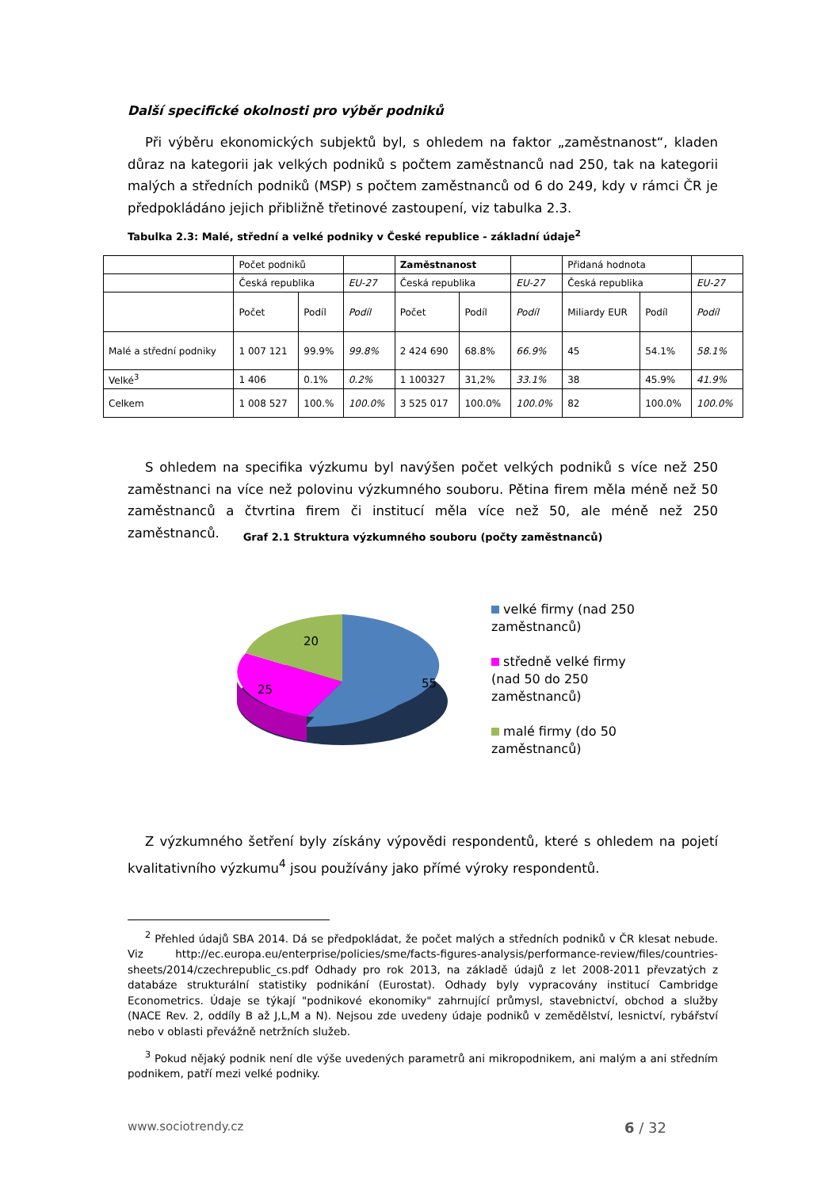Další specifické okolnosti pro výběr podniků
Při výběru ekonomických subjektů byl, s ohledem na faktor „zaměstnanost“, kladen důraz na kategorii jak velkých podniků s počtem zaměstnanců nad 250, tak na kategorii malých a středních podniků (MSP) s počtem zaměstnanců od 6 do 249, kdy v rámci ČR je předpokládáno jejich přibližně třetinové zastoupení, viz tabulka 2.3.
Tabulka 2.3: Malé, střední a velké podniky v České republice - základní údaje<sup>2</sup>
| | Počet podniků | | | Zaměstnanost | | | Přidaná hodnota | | |
| | Česká republika | | EU-27 | Česká republika | | EU-27 | Česká republika | | EU-27 |
| | Počet | Podíl | Podíl | Počet | Podíl | Podíl | Miliardy EUR | Podíl | Podíl |
| Malé a střední podniky | 1 007 121 | 99.9% | 99.8% | 2 424 690 | 68.8% | 66.9% | 45 | 54.1% | 58.1% |
| Velké<sup>3</sup> | 1 406 | 0.1% | 0.2% | 1 100327 | 31,2% | 33.1% | 38 | 45.9% | 41.9% |
| Celkem | 1 008 527 | 100.% | 100.0% | 3 525 017 | 100.0% | 100.0% | 82 | 100.0% | 100.0% |
S ohledem na specifika výzkumu byl navýšen počet velkých podniků s více než 250 zaměstnanci na více než polovinu výzkumného souboru. Pětina firem měla méně než 50 zaměstnanců a čtvrtina firem či institucí měla více než 50, ale méně než 250 zaměstnanců.
Graf 2.1 Struktura výzkumného souboru (počty zaměstnanců)
20
25
55
velké firmy (nad 250 zaměstnanců)
středně velké firmy (nad 50 do 250 zaměstnanců)
malé firmy (do 50 zaměstnanců)
Z výzkumného šetření byly získány výpovědi respondentů, které s ohledem na pojetí kvalitativního výzkumu<sup>4</sup> jsou používány jako přímé výroky respondentů.
<sup>2</sup> Přehled údajů SBA 2014. Dá se předpokládat, že počet malých a středních podniků v ČR klesat nebude. Viz http://ec.europa.eu/enterprise/policies/sme/facts-figures-analysis/performance-review/files/countries-sheets/2014/czechrepublic_cs.pdf Odhady pro rok 2013, na základě údajů z let 2008-2011 převzatých z databáze strukturální statistiky podnikání (Eurostat). Odhady byly vypracovány institucí Cambridge Econometrics. Údaje se týkají "podnikové ekonomiky" zahrnující průmysl, stavebnictví, obchod a služby (NACE Rev. 2, oddíly B až J,L,M a N). Nejsou zde uvedeny údaje podniků v zemědělství, lesnictví, rybářství nebo v oblasti převážně netržních služeb.
<sup>3</sup> Pokud nějaký podnik není dle výše uvedených parametrů ani mikropodnikem, ani malým a ani středním podnikem, patří mezi velké podniky.
www.sociotrendy.cz 6 / 32